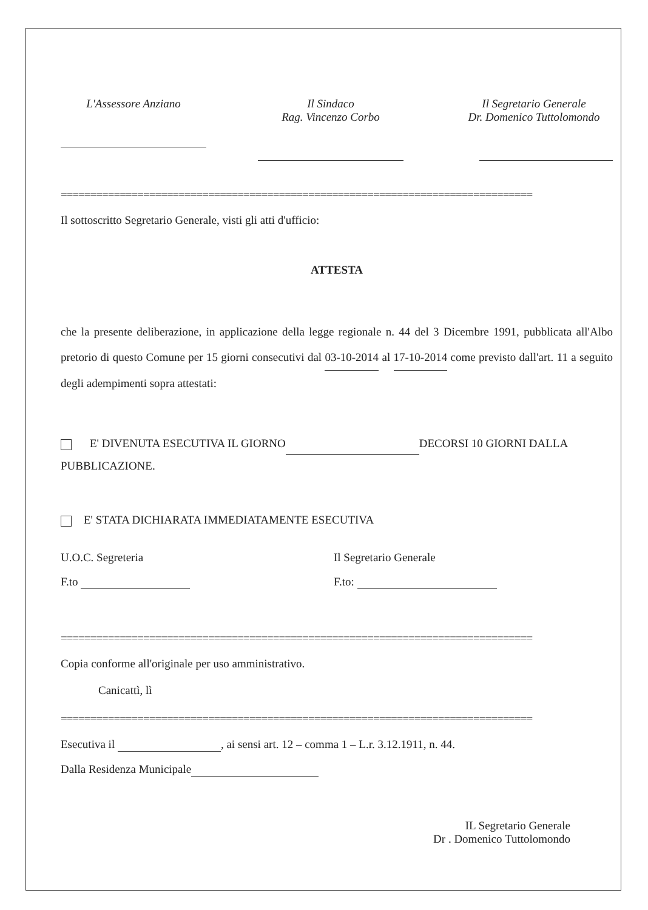L'Assessore Anziano Il Sindaco
Rag. Vincenzo Corbo
Il Segretario Generale
Dr. Domenico Tuttolomondo
================================================================================
Il sottoscritto Segretario Generale, visti gli atti d'ufficio:
ATTESTA
che la presente deliberazione, in applicazione della legge regionale n. 44 del 3 Dicembre 1991, pubblicata all'Albo pretorio di questo Comune per 15 giorni consecutivi dal 03-10-2014 al 17-10-2014 come previsto dall'art. 11 a seguito degli adempimenti sopra attestati:
E' DIVENUTA ESECUTIVA IL GIORNO DECORSI 10 GIORNI DALLA PUBBLICAZIONE.
E' STATA DICHIARATA IMMEDIATAMENTE ESECUTIVA
U.O.C. Segreteria Il Segretario Generale
F.to F.to:
================================================================================
Copia conforme all'originale per uso amministrativo.
Canicattì, lì
================================================================================
Esecutiva il , ai sensi art. 12 – comma 1 – L.r. 3.12.1911, n. 44.
Dalla Residenza Municipale
IL Segretario Generale
Dr . Domenico Tuttolomondo